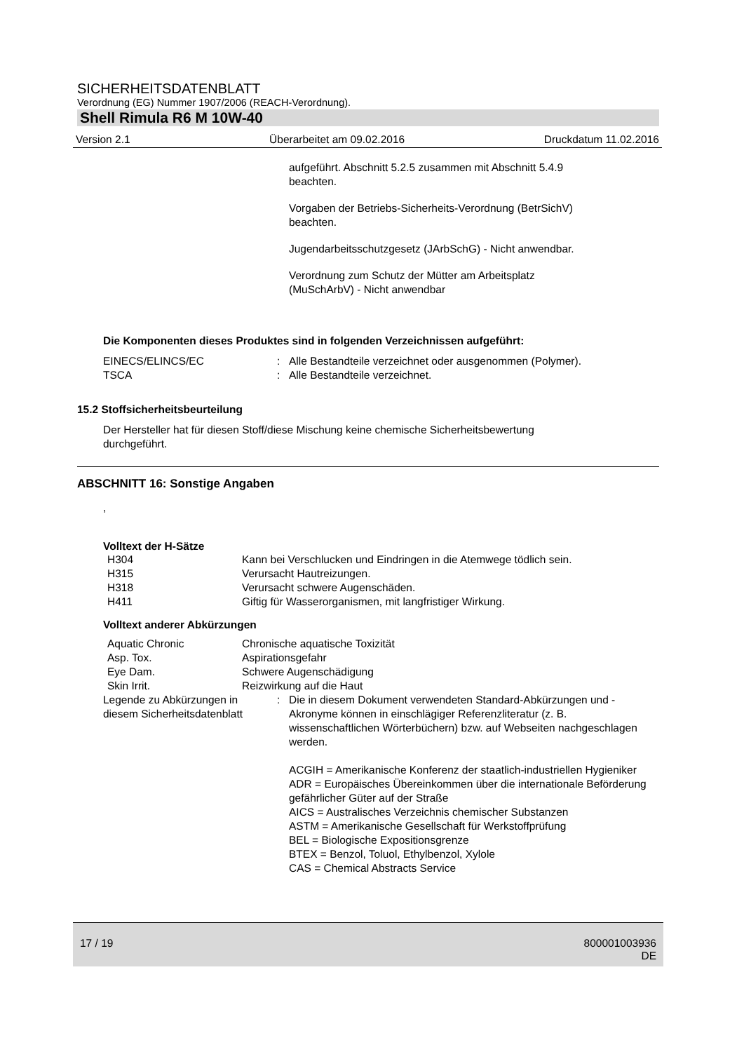SICHERHEITSDATENBLATT
Verordnung (EG) Nummer 1907/2006 (REACH-Verordnung).
Shell Rimula R6 M 10W-40
Version 2.1 Überarbeitet am 09.02.2016 Druckdatum 11.02.2016
aufgeführt. Abschnitt 5.2.5 zusammen mit Abschnitt 5.4.9
beachten.
Vorgaben der Betriebs-Sicherheits-Verordnung (BetrSichV)
beachten.
Jugendarbeitsschutzgesetz (JArbSchG) - Nicht anwendbar.
Verordnung zum Schutz der Mütter am Arbeitsplatz
(MuSchArbV) - Nicht anwendbar
Die Komponenten dieses Produktes sind in folgenden Verzeichnissen aufgeführt:
| EINECS/ELINCS/EC | : | Alle Bestandteile verzeichnet oder ausgenommen (Polymer). |
| TSCA | : | Alle Bestandteile verzeichnet. |
15.2 Stoffsicherheitsbeurteilung
Der Hersteller hat für diesen Stoff/diese Mischung keine chemische Sicherheitsbewertung
durchgeführt.
ABSCHNITT 16: Sonstige Angaben
,
Volltext der H-Sätze
| H304 | Kann bei Verschlucken und Eindringen in die Atemwege tödlich sein. |
| H315 | Verursacht Hautreizungen. |
| H318 | Verursacht schwere Augenschäden. |
| H411 | Giftig für Wasserorganismen, mit langfristiger Wirkung. |
Volltext anderer Abkürzungen
| Aquatic Chronic | Chronische aquatische Toxizität |
| Asp. Tox. | Aspirationsgefahr |
| Eye Dam. | Schwere Augenschädigung |
| Skin Irrit. | Reizwirkung auf die Haut |
| Legende zu Abkürzungen in diesem Sicherheitsdatenblatt | : | Die in diesem Dokument verwendeten Standard-Abkürzungen und -Akronyme können in einschlägiger Referenzliteratur (z. B. wissenschaftlichen Wörterbüchern) bzw. auf Webseiten nachgeschlagen werden. ACGIH = Amerikanische Konferenz der staatlich-industriellen Hygieniker ADR = Europäisches Übereinkommen über die internationale Beförderung gefährlicher Güter auf der Straße AICS = Australisches Verzeichnis chemischer Substanzen ASTM = Amerikanische Gesellschaft für Werkstoffprüfung BEL = Biologische Expositionsgrenze BTEX = Benzol, Toluol, Ethylbenzol, Xylole CAS = Chemical Abstracts Service |
17 / 19 800001003936
DE